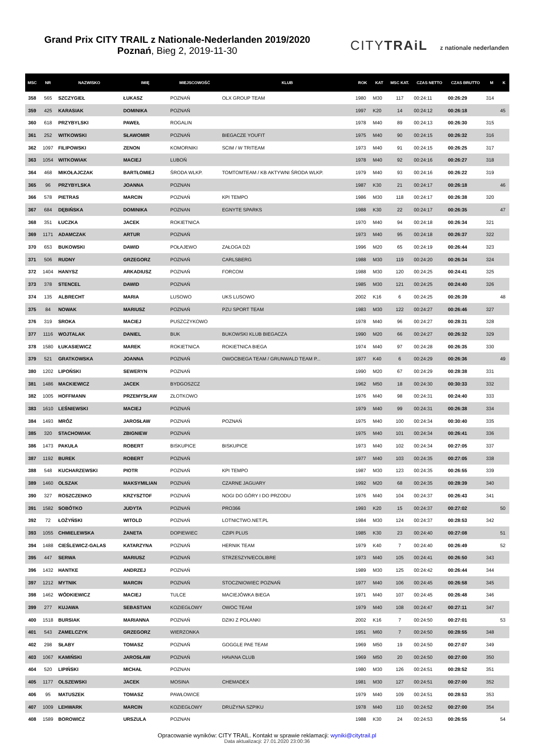Grand Prix CITY TRAIL z Nationale-Nederlanden 2019/2020
Poznań, Bieg 2, 2019-11-30
CITYTRAiL z nationale nederlanden
| MSC | NR | NAZWISKO | IMIĘ | MIEJSCOWOŚĆ | KLUB | ROK | KAT | MSC KAT. | CZAS NETTO | CZAS BRUTTO | M | K |
| --- | --- | --- | --- | --- | --- | --- | --- | --- | --- | --- | --- | --- |
| 358 | 565 | SZCZYGIEŁ | ŁUKASZ | POZNAŃ | OLX GROUP TEAM | 1980 | M30 | 117 | 00:24:11 | 00:26:29 | 314 | |
| 359 | 425 | KARASIAK | DOMINIKA | POZNAŃ | | 1997 | K20 | 14 | 00:24:12 | 00:26:18 | | 45 |
| 360 | 618 | PRZYBYLSKI | PAWEŁ | ROGALIN | | 1978 | M40 | 89 | 00:24:13 | 00:26:30 | 315 | |
| 361 | 252 | WITKOWSKI | SŁAWOMIR | POZNAŃ | BIEGACZE YOUFIT | 1975 | M40 | 90 | 00:24:15 | 00:26:32 | 316 | |
| 362 | 1097 | FILIPOWSKI | ZENON | KOMORNIKI | SCIM / W TRITEAM | 1973 | M40 | 91 | 00:24:15 | 00:26:25 | 317 | |
| 363 | 1054 | WITKOWIAK | MACIEJ | LUBOŃ | | 1978 | M40 | 92 | 00:24:16 | 00:26:27 | 318 | |
| 364 | 468 | MIKOŁAJCZAK | BARTŁOMIEJ | ŚRODA WLKP. | TOMTOMTEAM / KB AKTYWNI ŚRODA WLKP. | 1979 | M40 | 93 | 00:24:16 | 00:26:22 | 319 | |
| 365 | 96 | PRZYBYLSKA | JOANNA | POZNAN | | 1987 | K30 | 21 | 00:24:17 | 00:26:18 | | 46 |
| 366 | 578 | PIETRAS | MARCIN | POZNAŃ | KPI TEMPO | 1986 | M30 | 118 | 00:24:17 | 00:26:38 | 320 | |
| 367 | 684 | DĘBIŃSKA | DOMINIKA | POZNAN | EGNYTE SPARKS | 1988 | K30 | 22 | 00:24:17 | 00:26:35 | | 47 |
| 368 | 351 | ŁUCZKA | JACEK | ROKIETNICA | | 1970 | M40 | 94 | 00:24:18 | 00:26:34 | 321 | |
| 369 | 1171 | ADAMCZAK | ARTUR | POZNAŃ | | 1973 | M40 | 95 | 00:24:18 | 00:26:37 | 322 | |
| 370 | 653 | BUKOWSKI | DAWID | POŁAJEWO | ZAŁOGA DŻI | 1996 | M20 | 65 | 00:24:19 | 00:26:44 | 323 | |
| 371 | 506 | RUDNY | GRZEGORZ | POZNAŃ | CARLSBERG | 1988 | M30 | 119 | 00:24:20 | 00:26:34 | 324 | |
| 372 | 1404 | HANYSZ | ARKADIUSZ | POZNAŃ | FORCOM | 1988 | M30 | 120 | 00:24:25 | 00:24:41 | 325 | |
| 373 | 378 | STENCEL | DAWID | POZNAŃ | | 1985 | M30 | 121 | 00:24:25 | 00:24:40 | 326 | |
| 374 | 135 | ALBRECHT | MARIA | LUSOWO | UKS LUSOWO | 2002 | K16 | 6 | 00:24:25 | 00:26:39 | | 48 |
| 375 | 84 | NOWAK | MARIUSZ | POZNAŃ | PZU SPORT TEAM | 1983 | M30 | 122 | 00:24:27 | 00:26:46 | 327 | |
| 376 | 319 | SROKA | MACIEJ | PUSZCZYKOWO | | 1978 | M40 | 96 | 00:24:27 | 00:28:31 | 328 | |
| 377 | 1116 | WOJTALAK | DANIEL | BUK | BUKOWSKI KLUB BIEGACZA | 1990 | M20 | 66 | 00:24:27 | 00:26:32 | 329 | |
| 378 | 1580 | ŁUKASIEWICZ | MAREK | ROKIETNICA | ROKIETNICA BIEGA | 1974 | M40 | 97 | 00:24:28 | 00:26:35 | 330 | |
| 379 | 521 | GRATKOWSKA | JOANNA | POZNAŃ | OWOCBIEGA TEAM / GRUNWALD TEAM P... | 1977 | K40 | 6 | 00:24:29 | 00:26:36 | | 49 |
| 380 | 1202 | LIPOŃSKI | SEWERYN | POZNAŃ | | 1990 | M20 | 67 | 00:24:29 | 00:28:38 | 331 | |
| 381 | 1486 | MACKIEWICZ | JACEK | BYDGOSZCZ | | 1962 | M50 | 18 | 00:24:30 | 00:30:33 | 332 | |
| 382 | 1005 | HOFFMANN | PRZEMYSŁAW | ZŁOTKOWO | | 1976 | M40 | 98 | 00:24:31 | 00:24:40 | 333 | |
| 383 | 1610 | LEŚNIEWSKI | MACIEJ | POZNAŃ | | 1979 | M40 | 99 | 00:24:31 | 00:26:38 | 334 | |
| 384 | 1493 | MRÓZ | JAROSŁAW | POZNAŃ | POZNAŃ | 1975 | M40 | 100 | 00:24:34 | 00:30:40 | 335 | |
| 385 | 320 | STACHOWIAK | ZBIGNIEW | POZNAŃ | | 1975 | M40 | 101 | 00:24:34 | 00:26:41 | 336 | |
| 386 | 1473 | PAKUŁA | ROBERT | BISKUPICE | BISKUPICE | 1973 | M40 | 102 | 00:24:34 | 00:27:05 | 337 | |
| 387 | 1192 | BUREK | ROBERT | POZNAŃ | | 1977 | M40 | 103 | 00:24:35 | 00:27:05 | 338 | |
| 388 | 548 | KUCHARZEWSKI | PIOTR | POZNAŃ | KPI TEMPO | 1987 | M30 | 123 | 00:24:35 | 00:26:55 | 339 | |
| 389 | 1460 | OLSZAK | MAKSYMILIAN | POZNAŃ | CZARNE JAGUARY | 1992 | M20 | 68 | 00:24:35 | 00:28:39 | 340 | |
| 390 | 327 | ROSZCZENKO | KRZYSZTOF | POZNAŃ | NOGI DO GÓRY I DO PRZODU | 1976 | M40 | 104 | 00:24:37 | 00:26:43 | 341 | |
| 391 | 1582 | SOBÓTKO | JUDYTA | POZNAŃ | PRO366 | 1993 | K20 | 15 | 00:24:37 | 00:27:02 | | 50 |
| 392 | 72 | ŁOŻYŃSKI | WITOLD | POZNAŃ | LOTNICTWO.NET.PL | 1984 | M30 | 124 | 00:24:37 | 00:28:53 | 342 | |
| 393 | 1055 | CHMIELEWSKA | ŻANETA | DOPIEWIEC | CZIPI PLUS | 1985 | K30 | 23 | 00:24:40 | 00:27:08 | | 51 |
| 394 | 1488 | CIEŚLEWICZ-GALAS | KATARZYNA | POZNAŃ | HERNIK TEAM | 1979 | K40 | 7 | 00:24:40 | 00:26:49 | | 52 |
| 395 | 447 | SERWA | MARIUSZ | POZNAŃ | STRZESZYN/ECOLIBRE | 1973 | M40 | 105 | 00:24:41 | 00:26:50 | 343 | |
| 396 | 1432 | HANTKE | ANDRZEJ | POZNAŃ | | 1989 | M30 | 125 | 00:24:42 | 00:26:44 | 344 | |
| 397 | 1212 | MYTNIK | MARCIN | POZNAŃ | STOCZNIOWIEC POZNAŃ | 1977 | M40 | 106 | 00:24:45 | 00:26:58 | 345 | |
| 398 | 1462 | WÓDKIEWICZ | MACIEJ | TULCE | MACIEJÓWKA BIEGA | 1971 | M40 | 107 | 00:24:45 | 00:26:48 | 346 | |
| 399 | 277 | KUJAWA | SEBASTIAN | KOZIEGŁOWY | OWOC TEAM | 1979 | M40 | 108 | 00:24:47 | 00:27:11 | 347 | |
| 400 | 1518 | BURSIAK | MARIANNA | POZNAŃ | DZIKI Z POLANKI | 2002 | K16 | 7 | 00:24:50 | 00:27:01 | | 53 |
| 401 | 543 | ZAMELCZYK | GRZEGORZ | WIERZONKA | | 1951 | M60 | 7 | 00:24:50 | 00:28:55 | 348 | |
| 402 | 298 | SŁABY | TOMASZ | POZNAŃ | GOGGLE PAE TEAM | 1969 | M50 | 19 | 00:24:50 | 00:27:07 | 349 | |
| 403 | 1067 | KAMIŃSKI | JAROSŁAW | POZNAŃ | HAVANA CLUB | 1969 | M50 | 20 | 00:24:50 | 00:27:00 | 350 | |
| 404 | 520 | LIPIŃSKI | MICHAŁ | POZNAN | | 1980 | M30 | 126 | 00:24:51 | 00:28:52 | 351 | |
| 405 | 1177 | OLSZEWSKI | JACEK | MOSINA | CHEMADEX | 1981 | M30 | 127 | 00:24:51 | 00:27:00 | 352 | |
| 406 | 95 | MATUSZEK | TOMASZ | PAWŁOWICE | | 1979 | M40 | 109 | 00:24:51 | 00:28:53 | 353 | |
| 407 | 1009 | LEHWARK | MARCIN | KOZIEGŁOWY | DRUŻYNA SZPIKU | 1978 | M40 | 110 | 00:24:52 | 00:27:00 | 354 | |
| 408 | 1589 | BOROWICZ | URSZULA | POZNAN | | 1988 | K30 | 24 | 00:24:53 | 00:26:55 | | 54 |
Opracowanie wyników: CITY TRAIL. Kontakt w sprawie reklamacji: wyniki@citytrail.pl
Data aktualizacji: 27.01.2020 23:00:36